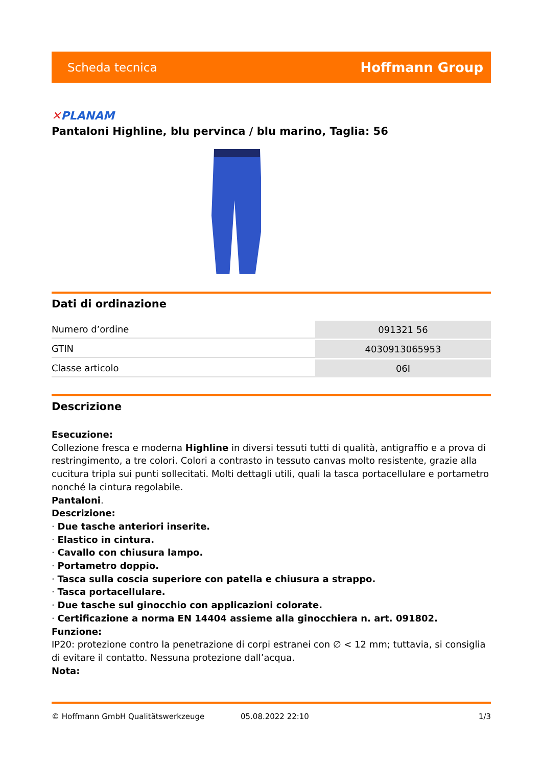Scheda tecnica Hoffmann Group
✕PLANAM
Pantaloni Highline, blu pervinca / blu marino, Taglia: 56
Dati di ordinazione
| Numero d’ordine | 091321 56 |
| GTIN | 4030913065953 |
| Classe articolo | 06I |
Descrizione
Esecuzione:
Collezione fresca e moderna Highline in diversi tessuti tutti di qualità, antigraffio e a prova di restringimento, a tre colori. Colori a contrasto in tessuto canvas molto resistente, grazie alla cucitura tripla sui punti sollecitati. Molti dettagli utili, quali la tasca portacellulare e portametro nonché la cintura regolabile.
Pantaloni.
Descrizione:
· Due tasche anteriori inserite.
· Elastico in cintura.
· Cavallo con chiusura lampo.
· Portametro doppio.
· Tasca sulla coscia superiore con patella e chiusura a strappo.
· Tasca portacellulare.
· Due tasche sul ginocchio con applicazioni colorate.
· Certificazione a norma EN 14404 assieme alla ginocchiera n. art. 091802.
Funzione:
IP20: protezione contro la penetrazione di corpi estranei con ∅ < 12 mm; tuttavia, si consiglia di evitare il contatto. Nessuna protezione dall’acqua.
Nota:
© Hoffmann GmbH Qualitätswerkzeuge 05.08.2022 22:10 1/3